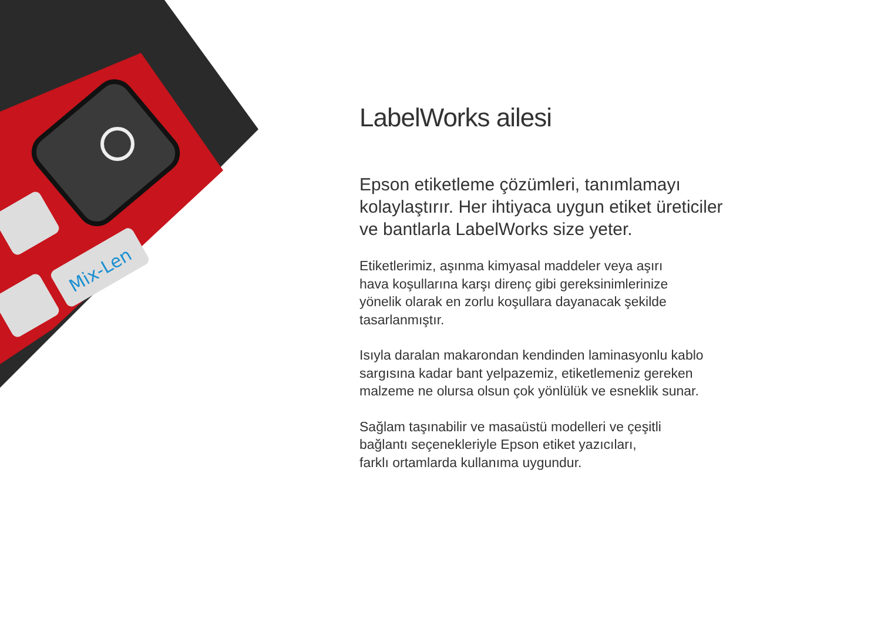Mix-Len
LabelWorks ailesi
Epson etiketleme çözümleri, tanımlamayı kolaylaştırır. Her ihtiyaca uygun etiket üreticiler ve bantlarla LabelWorks size yeter.
Etiketlerimiz, aşınma kimyasal maddeler veya aşırı
hava koşullarına karşı direnç gibi gereksinimlerinize
yönelik olarak en zorlu koşullara dayanacak şekilde
tasarlanmıştır.
Isıyla daralan makarondan kendinden laminasyonlu kablo
sargısına kadar bant yelpazemiz, etiketlemeniz gereken
malzeme ne olursa olsun çok yönlülük ve esneklik sunar.
Sağlam taşınabilir ve masaüstü modelleri ve çeşitli
bağlantı seçenekleriyle Epson etiket yazıcıları,
farklı ortamlarda kullanıma uygundur.